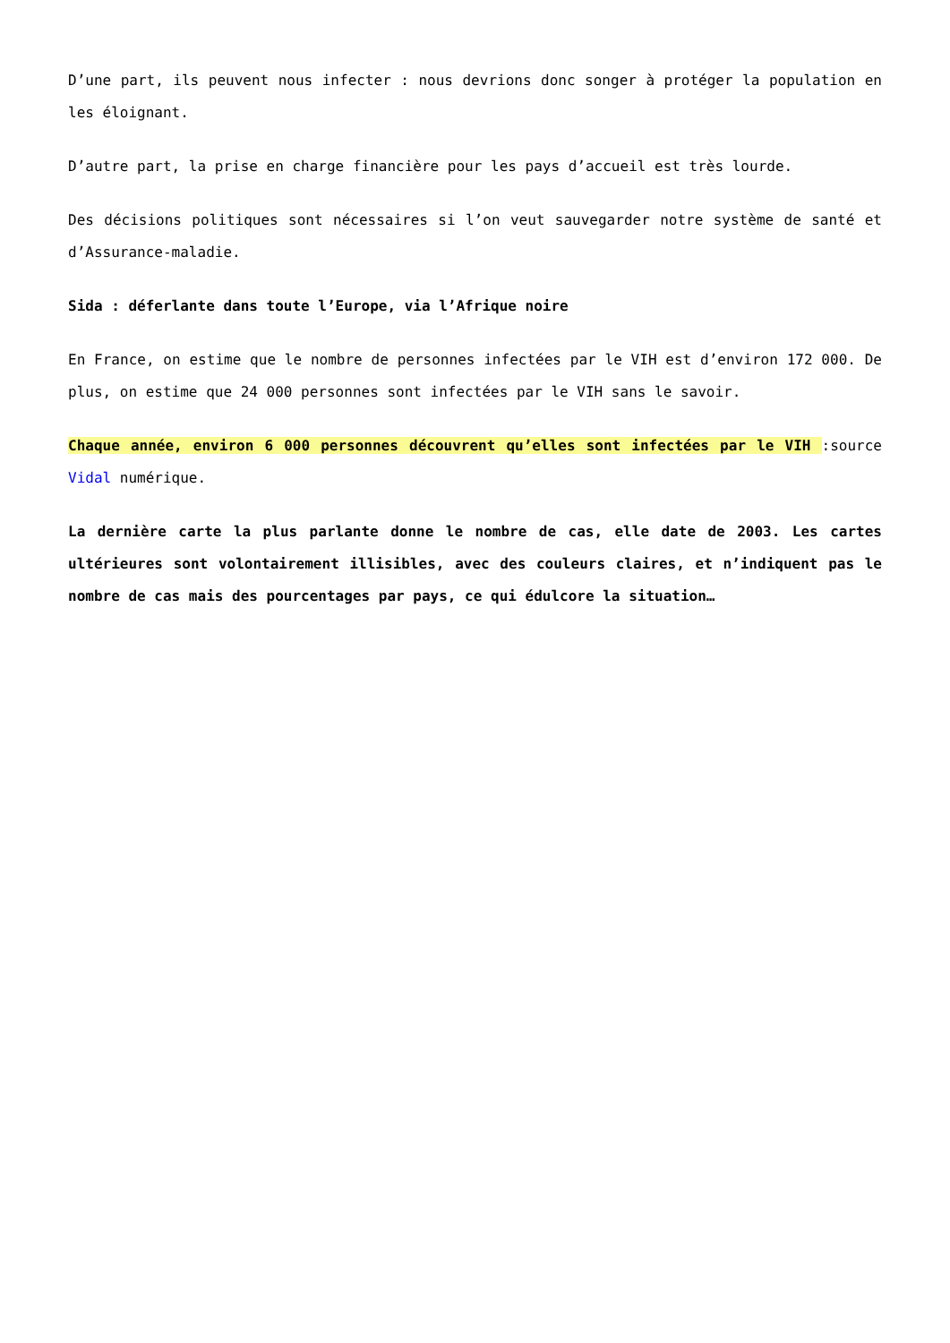D’une part, ils peuvent nous infecter : nous devrions donc songer à protéger la population en les éloignant.
D’autre part, la prise en charge financière pour les pays d’accueil est très lourde.
Des décisions politiques sont nécessaires si l’on veut sauvegarder notre système de santé et d’Assurance-maladie.
Sida : déferlante dans toute l’Europe, via l’Afrique noire
En France, on estime que le nombre de personnes infectées par le VIH est d’environ 172 000. De plus, on estime que 24 000 personnes sont infectées par le VIH sans le savoir.
Chaque année, environ 6 000 personnes découvrent qu’elles sont infectées par le VIH :source Vidal numérique.
La dernière carte la plus parlante donne le nombre de cas, elle date de 2003. Les cartes ultérieures sont volontairement illisibles, avec des couleurs claires, et n’indiquent pas le nombre de cas mais des pourcentages par pays, ce qui édulcore la situation…